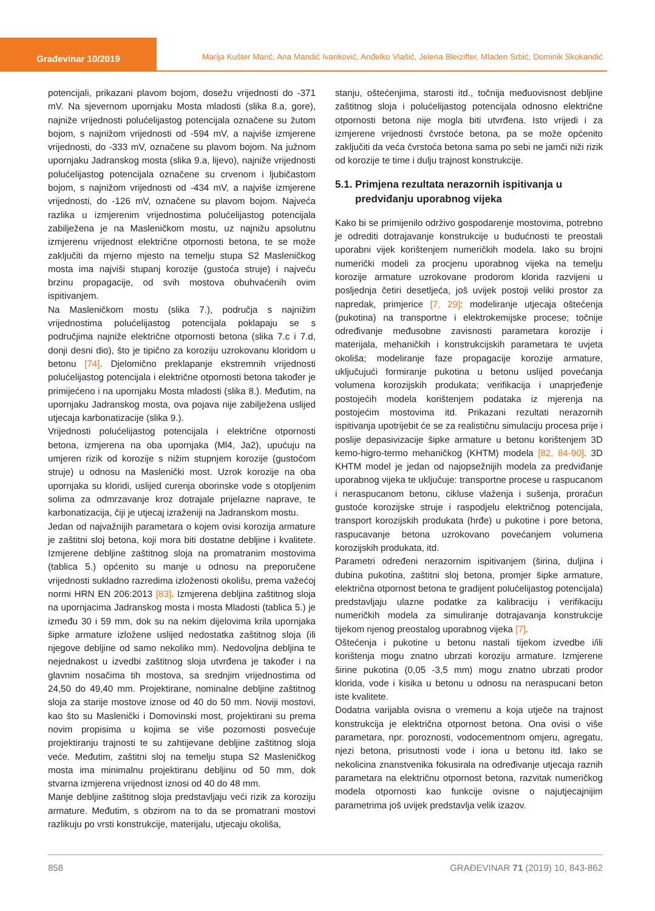Građevinar 10/2019
Marija Kušter Marić, Ana Mandić Ivanković, Anđelko Vlašić, Jelena Bleiziffer, Mladen Srbić, Dominik Skokandić
potencijali, prikazani plavom bojom, dosežu vrijednosti do -371 mV. Na sjevernom upornjaku Mosta mladosti (slika 8.a, gore), najniže vrijednosti polućelijastog potencijala označene su žutom bojom, s najnižom vrijednosti od -594 mV, a najviše izmjerene vrijednosti, do -333 mV, označene su plavom bojom. Na južnom upornjaku Jadranskog mosta (slika 9.a, lijevo), najniže vrijednosti polućelijastog potencijala označene su crvenom i ljubičastom bojom, s najnižom vrijednosti od -434 mV, a najviše izmjerene vrijednosti, do -126 mV, označene su plavom bojom. Najveća razlika u izmjerenim vrijednostima polućelijastog potencijala zabilježena je na Masleničkom mostu, uz najnižu apsolutnu izmjerenu vrijednost električne otpornosti betona, te se može zaključiti da mjerno mjesto na temelju stupa S2 Masleničkog mosta ima najviši stupanj korozije (gustoća struje) i najveću brzinu propagacije, od svih mostova obuhvaćenih ovim ispitivanjem.
Na Masleničkom mostu (slika 7.), područja s najnižim vrijednostima polućelijastog potencijala poklapaju se s područjima najniže električne otpornosti betona (slika 7.c i 7.d, donji desni dio), što je tipično za koroziju uzrokovanu kloridom u betonu [74]. Djelomično preklapanje ekstremnih vrijednosti polućelijastog potencijala i električne otpornosti betona također je primijećeno i na upornjaku Mosta mladosti (slika 8.). Međutim, na upornjaku Jadranskog mosta, ova pojava nije zabilježena uslijed utjecaja karbonatizacije (slika 9.).
Vrijednosti polućelijastog potencijala i električne otpornosti betona, izmjerena na oba upornjaka (Ml4, Ja2), upućuju na umjeren rizik od korozije s nižim stupnjem korozije (gustoćom struje) u odnosu na Maslenički most. Uzrok korozije na oba upornjaka su kloridi, uslijed curenja oborinske vode s otopljenim solima za odmrzavanje kroz dotrajale prijelazne naprave, te karbonatizacija, čiji je utjecaj izraženiji na Jadranskom mostu.
Jedan od najvažnijih parametara o kojem ovisi korozija armature je zaštitni sloj betona, koji mora biti dostatne debljine i kvalitete. Izmjerene debljine zaštitnog sloja na promatranim mostovima (tablica 5.) općenito su manje u odnosu na preporučene vrijednosti sukladno razredima izloženosti okolišu, prema važećoj normi HRN EN 206:2013 [83]. Izmjerena debljina zaštitnog sloja na upornjacima Jadranskog mosta i mosta Mladosti (tablica 5.) je između 30 i 59 mm, dok su na nekim dijelovima krila upornjaka šipke armature izložene uslijed nedostatka zaštitnog sloja (ili njegove debljine od samo nekoliko mm). Nedovoljna debljina te nejednakost u izvedbi zaštitnog sloja utvrđena je također i na glavnim nosačima tih mostova, sa srednjim vrijednostima od 24,50 do 49,40 mm. Projektirane, nominalne debljine zaštitnog sloja za starije mostove iznose od 40 do 50 mm. Noviji mostovi, kao što su Maslenički i Domovinski most, projektirani su prema novim propisima u kojima se više pozornosti posvećuje projektiranju trajnosti te su zahtijevane debljine zaštitnog sloja veće. Međutim, zaštitni sloj na temelju stupa S2 Masleničkog mosta ima minimalnu projektiranu debljinu od 50 mm, dok stvarna izmjerena vrijednost iznosi od 40 do 48 mm.
Manje debljine zaštitnog sloja predstavljaju veći rizik za koroziju armature. Međutim, s obzirom na to da se promatrani mostovi razlikuju po vrsti konstrukcije, materijalu, utjecaju okoliša,
stanju, oštećenjima, starosti itd., točnija međuovisnost debljine zaštitnog sloja i polućelijastog potencijala odnosno električne otpornosti betona nije mogla biti utvrđena. Isto vrijedi i za izmjerene vrijednosti čvrstoće betona, pa se može općenito zaključiti da veća čvrstoća betona sama po sebi ne jamči niži rizik od korozije te time i dulju trajnost konstrukcije.
5.1. Primjena rezultata nerazornih ispitivanja u
predviđanju uporabnog vijeka
Kako bi se primijenilo održivo gospodarenje mostovima, potrebno je odrediti dotrajavanje konstrukcije u budućnosti te preostali uporabni vijek korištenjem numeričkih modela. Iako su brojni numerički modeli za procjenu uporabnog vijeka na temelju korozije armature uzrokovane prodorom klorida razvijeni u posljednja četiri desetljeća, još uvijek postoji veliki prostor za napredak, primjerice [7, 29]: modeliranje utjecaja oštećenja (pukotina) na transportne i elektrokemijske procese; točnije određivanje međusobne zavisnosti parametara korozije i materijala, mehaničkih i konstrukcijskih parametara te uvjeta okoliša; modeliranje faze propagacije korozije armature, uključujući formiranje pukotina u betonu uslijed povećanja volumena korozijskih produkata; verifikacija i unaprjeđenje postojećih modela korištenjem podataka iz mjerenja na postojećim mostovima itd. Prikazani rezultati nerazornih ispitivanja upotrijebit će se za realističnu simulaciju procesa prije i poslije depasivizacije šipke armature u betonu korištenjem 3D kemo-higro-termo mehaničkog (KHTM) modela [82, 84-90]. 3D KHTM model je jedan od najopsežnijih modela za predviđanje uporabnog vijeka te uključuje: transportne procese u raspucanom i neraspucanom betonu, cikluse vlaženja i sušenja, proračun gustoće korozijske struje i raspodjelu električnog potencijala, transport korozijskih produkata (hrđe) u pukotine i pore betona, raspucavanje betona uzrokovano povećanjem volumena korozijskih produkata, itd.
Parametri određeni nerazornim ispitivanjem (širina, duljina i dubina pukotina, zaštitni sloj betona, promjer šipke armature, električna otpornost betona te gradijent polućelijastog potencijala) predstavljaju ulazne podatke za kalibraciju i verifikaciju numeričkih modela za simuliranje dotrajavanja konstrukcije tijekom njenog preostalog uporabnog vijeka [7].
Oštećenja i pukotine u betonu nastali tijekom izvedbe i/ili korištenja mogu znatno ubrzati koroziju armature. Izmjerene širine pukotina (0,05 -3,5 mm) mogu znatno ubrzati prodor klorida, vode i kisika u betonu u odnosu na neraspucani beton iste kvalitete.
Dodatna varijabla ovisna o vremenu a koja utječe na trajnost konstrukcija je električna otpornost betona. Ona ovisi o više parametara, npr. poroznosti, vodocementnom omjeru, agregatu, njezi betona, prisutnosti vode i iona u betonu itd. Iako se nekolicina znanstvenika fokusirala na određivanje utjecaja raznih parametara na električnu otpornost betona, razvitak numeričkog modela otpornosti kao funkcije ovisne o najutjecajnijim parametrima još uvijek predstavlja velik izazov.
858 GRAĐEVINAR 71 (2019) 10, 843-862